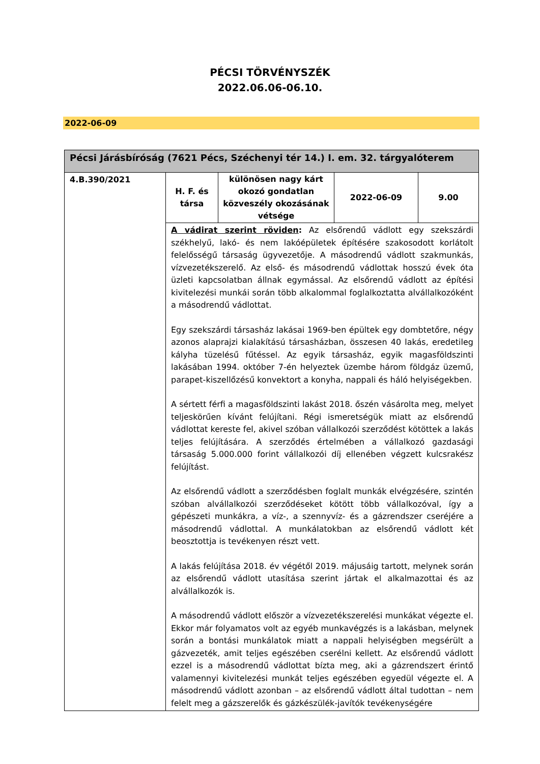PÉCSI TÖRVÉNYSZÉK
2022.06.06-06.10.
2022-06-09
| Pécsi Járásbíróság (7621 Pécs, Széchenyi tér 14.) I. em. 32. tárgyalóterem | | | | |
| --- | --- | --- | --- | --- |
| 4.B.390/2021 | H. F. és társa | különösen nagy kárt okozó gondatlan közveszély okozásának vétsége | 2022-06-09 | 9.00 |
| | A vádirat szerint röviden : Az elsőrendű vádlott egy szekszárdi székhelyű, lakó- és nem lakóépületek építésére szakosodott korlátolt felelősségű társaság ügyvezetője. A másodrendű vádlott szakmunkás, vízvezetékszerelő. Az első- és másodrendű vádlottak hosszú évek óta üzleti kapcsolatban állnak egymással. Az elsőrendű vádlott az építési kivitelezési munkái során több alkalommal foglalkoztatta alvállalkozóként a másodrendű vádlottat. Egy szekszárdi társasház lakásai 1969-ben épültek egy dombtetőre, négy azonos alaprajzi kialakítású társasházban, összesen 40 lakás, eredetileg kályha tüzelésű fűtéssel. Az egyik társasház, egyik magasföldszinti lakásában 1994. október 7-én helyeztek üzembe három földgáz üzemű, parapet-kiszellőzésű konvektort a konyha, nappali és háló helyiségekben. A sértett férfi a magasföldszinti lakást 2018. őszén vásárolta meg, melyet teljeskörűen kívánt felújítani. Régi ismeretségük miatt az elsőrendű vádlottat kereste fel, akivel szóban vállalkozói szerződést kötöttek a lakás teljes felújítására. A szerződés értelmében a vállalkozó gazdasági társaság 5.000.000 forint vállalkozói díj ellenében végzett kulcsrakész felújítást. Az elsőrendű vádlott a szerződésben foglalt munkák elvégzésére, szintén szóban alvállalkozói szerződéseket kötött több vállalkozóval, így a gépészeti munkákra, a víz-, a szennyvíz- és a gázrendszer cseréjére a másodrendű vádlottal. A munkálatokban az elsőrendű vádlott két beosztottja is tevékenyen részt vett. A lakás felújítása 2018. év végétől 2019. májusáig tartott, melynek során az elsőrendű vádlott utasítása szerint jártak el alkalmazottai és az alvállalkozók is. A másodrendű vádlott először a vízvezetékszerelési munkákat végezte el. Ekkor már folyamatos volt az egyéb munkavégzés is a lakásban, melynek során a bontási munkálatok miatt a nappali helyiségben megsérült a gázvezeték, amit teljes egészében cserélni kellett. Az elsőrendű vádlott ezzel is a másodrendű vádlottat bízta meg, aki a gázrendszert érintő valamennyi kivitelezési munkát teljes egészében egyedül végezte el. A másodrendű vádlott azonban – az elsőrendű vádlott által tudottan – nem felelt meg a gázszerelők és gázkészülék-javítók tevékenységére | | | |